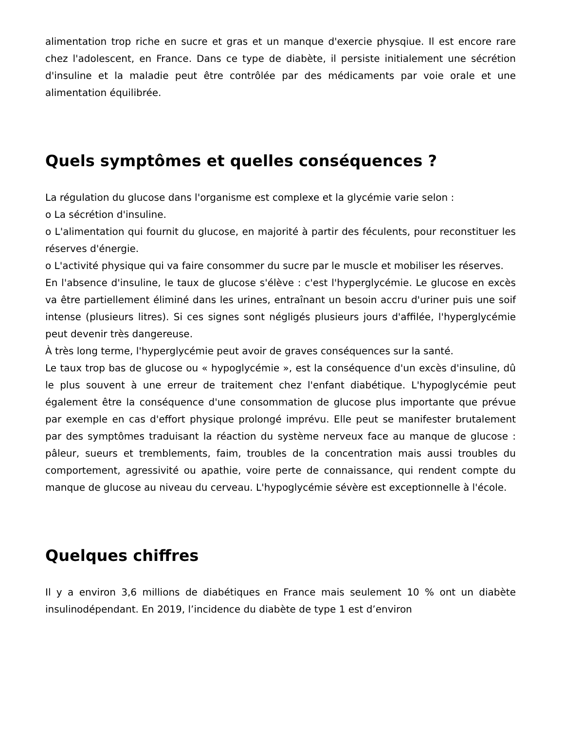alimentation trop riche en sucre et gras et un manque d'exercie physqiue. Il est encore rare chez l'adolescent, en France. Dans ce type de diabète, il persiste initialement une sécrétion d'insuline et la maladie peut être contrôlée par des médicaments par voie orale et une alimentation équilibrée.
Quels symptômes et quelles conséquences ?
La régulation du glucose dans l'organisme est complexe et la glycémie varie selon :
o La sécrétion d'insuline.
o L'alimentation qui fournit du glucose, en majorité à partir des féculents, pour reconstituer les réserves d'énergie.
o L'activité physique qui va faire consommer du sucre par le muscle et mobiliser les réserves.
En l'absence d'insuline, le taux de glucose s'élève : c'est l'hyperglycémie. Le glucose en excès va être partiellement éliminé dans les urines, entraînant un besoin accru d'uriner puis une soif intense (plusieurs litres). Si ces signes sont négligés plusieurs jours d'affilée, l'hyperglycémie peut devenir très dangereuse.
À très long terme, l'hyperglycémie peut avoir de graves conséquences sur la santé.
Le taux trop bas de glucose ou « hypoglycémie », est la conséquence d'un excès d'insuline, dû le plus souvent à une erreur de traitement chez l'enfant diabétique. L'hypoglycémie peut également être la conséquence d'une consommation de glucose plus importante que prévue par exemple en cas d'effort physique prolongé imprévu. Elle peut se manifester brutalement par des symptômes traduisant la réaction du système nerveux face au manque de glucose : pâleur, sueurs et tremblements, faim, troubles de la concentration mais aussi troubles du comportement, agressivité ou apathie, voire perte de connaissance, qui rendent compte du manque de glucose au niveau du cerveau. L'hypoglycémie sévère est exceptionnelle à l'école.
Quelques chiffres
Il y a environ 3,6 millions de diabétiques en France mais seulement 10 % ont un diabète insulinodépendant. En 2019, l’incidence du diabète de type 1 est d’environ